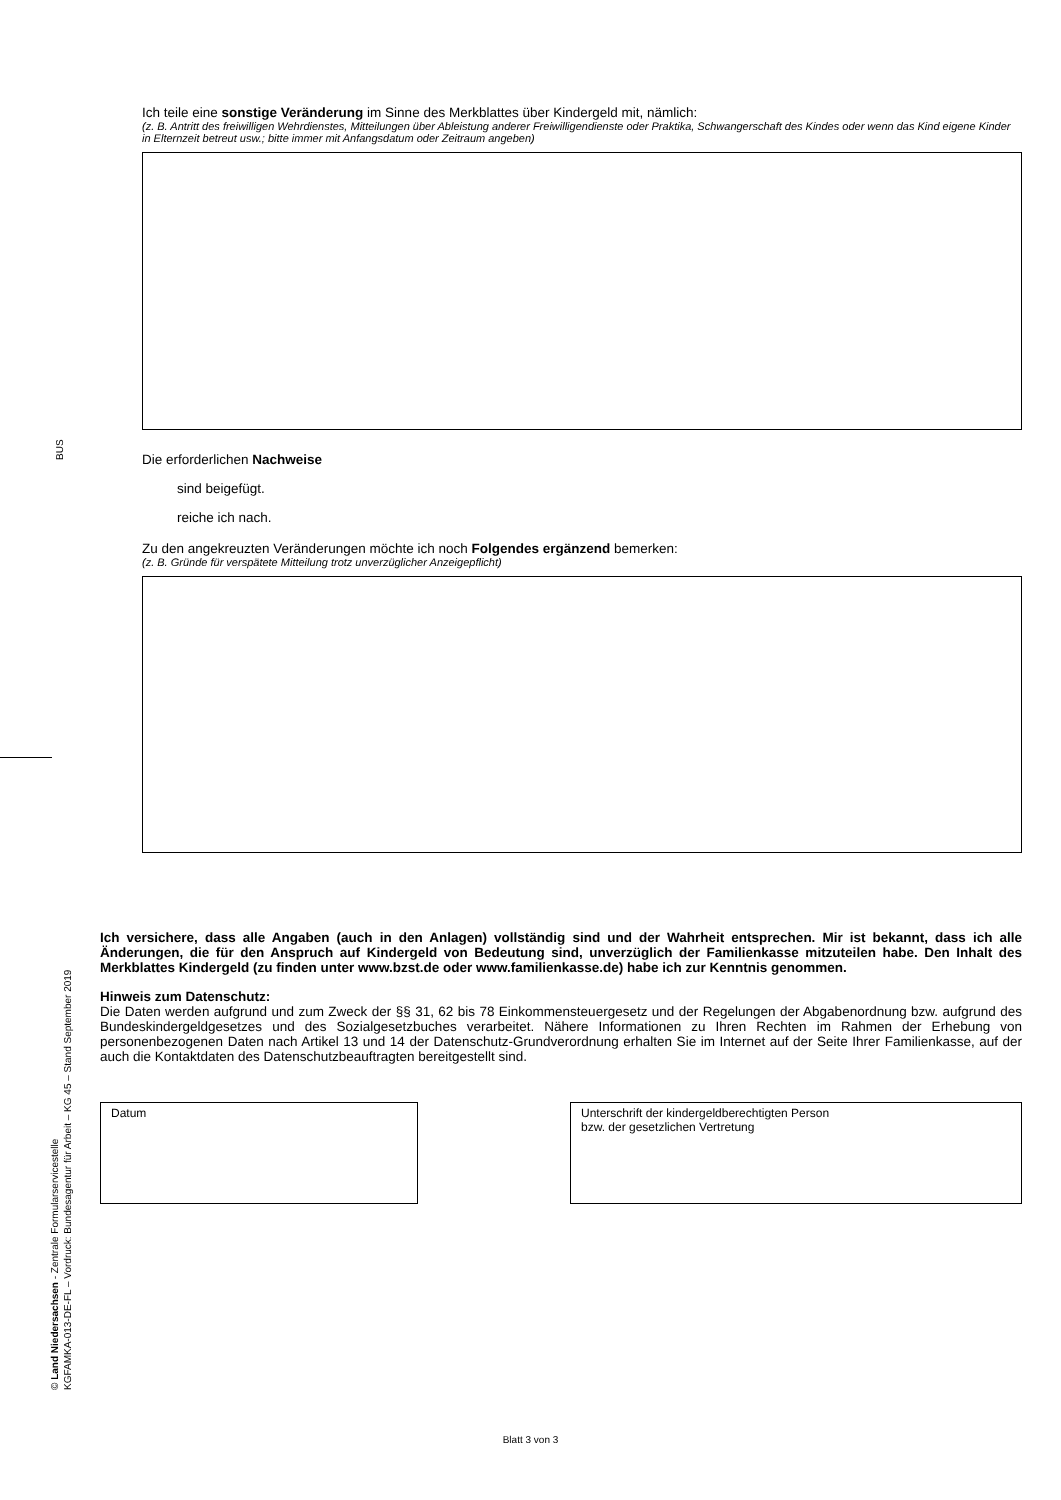BUS
© Land Niedersachsen - Zentrale Formularservicestelle
KGFAMKA-013-DE-FL – Vordruck: Bundesagentur für Arbeit – KG 45 – Stand September 2019
Ich teile eine sonstige Veränderung im Sinne des Merkblattes über Kindergeld mit, nämlich:
(z. B. Antritt des freiwilligen Wehrdienstes, Mitteilungen über Ableistung anderer Freiwilligendienste oder Praktika, Schwangerschaft des Kindes oder wenn das Kind eigene Kinder in Elternzeit betreut usw.; bitte immer mit Anfangsdatum oder Zeitraum angeben)
Die erforderlichen Nachweise
sind beigefügt.
reiche ich nach.
Zu den angekreuzten Veränderungen möchte ich noch Folgendes ergänzend bemerken:
(z. B. Gründe für verspätete Mitteilung trotz unverzüglicher Anzeigepflicht)
Ich versichere, dass alle Angaben (auch in den Anlagen) vollständig sind und der Wahrheit entsprechen. Mir ist bekannt, dass ich alle Änderungen, die für den Anspruch auf Kindergeld von Bedeutung sind, unverzüglich der Familienkasse mitzuteilen habe. Den Inhalt des Merkblattes Kindergeld (zu finden unter www.bzst.de oder www.familienkasse.de) habe ich zur Kenntnis genommen.
Hinweis zum Datenschutz:
Die Daten werden aufgrund und zum Zweck der §§ 31, 62 bis 78 Einkommensteuergesetz und der Regelungen der Abgabenordnung bzw. aufgrund des Bundeskindergeldgesetzes und des Sozialgesetzbuches verarbeitet. Nähere Informationen zu Ihren Rechten im Rahmen der Erhebung von personenbezogenen Daten nach Artikel 13 und 14 der Datenschutz-Grundverordnung erhalten Sie im Internet auf der Seite Ihrer Familienkasse, auf der auch die Kontaktdaten des Datenschutzbeauftragten bereitgestellt sind.
Datum Unterschrift der kindergeldberechtigten Person
bzw. der gesetzlichen Vertretung
Blatt 3 von 3